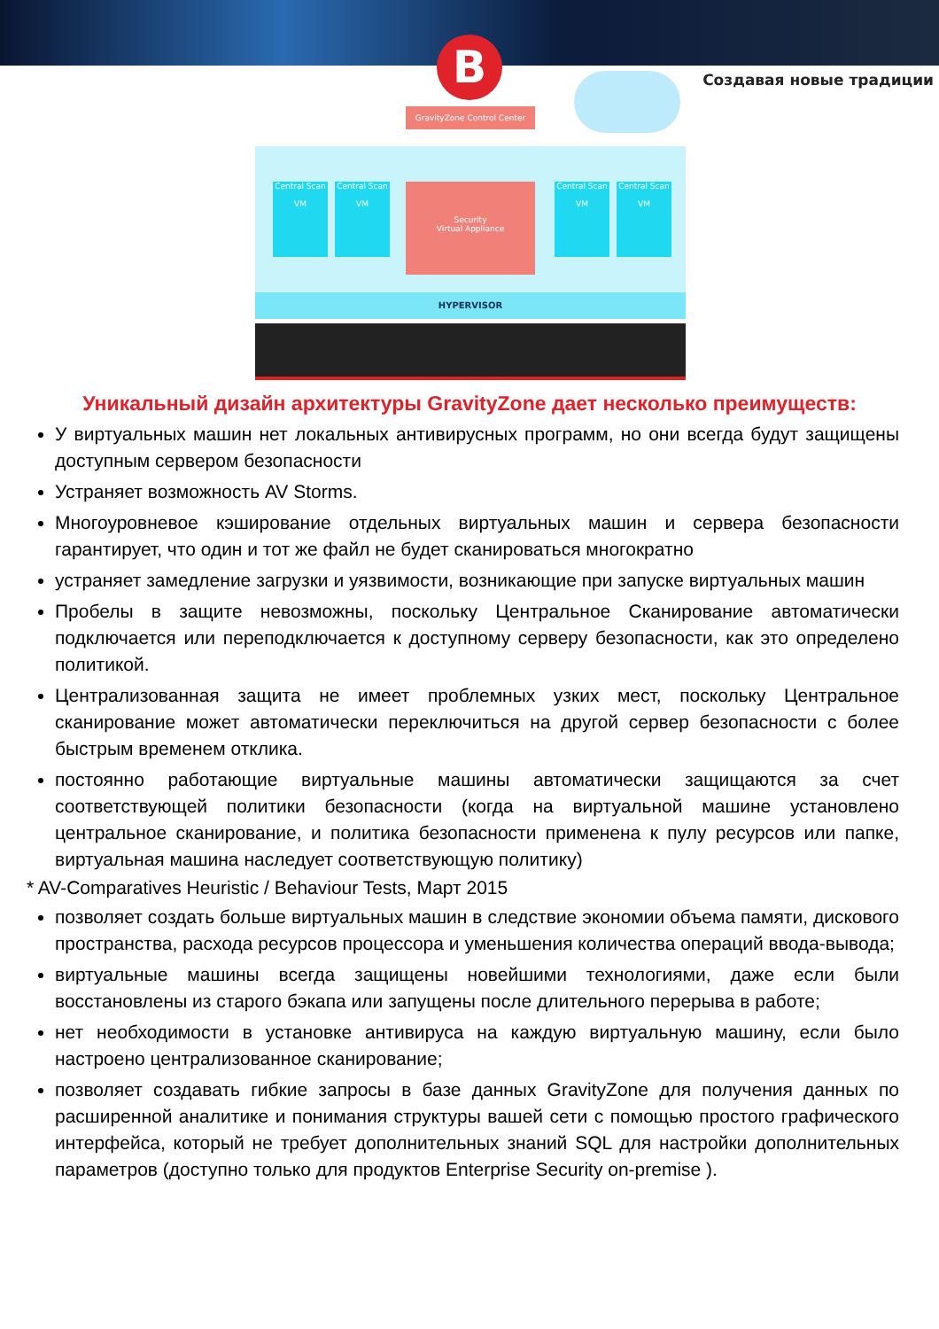B
Создавая новые традиции
GravityZone Control Center
Central Scan
VM
Central Scan
VM
Security
Virtual Appliance
Central Scan
VM
Central Scan
VM
HYPERVISOR
Уникальный дизайн архитектуры GravityZone дает несколько преимуществ:
У виртуальных машин нет локальных антивирусных программ, но они всегда будут защищены доступным сервером безопасности
Устраняет возможность AV Storms.
Многоуровневое кэширование отдельных виртуальных машин и сервера безопасности гарантирует, что один и тот же файл не будет сканироваться многократно
устраняет замедление загрузки и уязвимости, возникающие при запуске виртуальных машин
Пробелы в защите невозможны, поскольку Центральное Сканирование автоматически подключается или переподключается к доступному серверу безопасности, как это определено политикой.
Централизованная защита не имеет проблемных узких мест, поскольку Центральное сканирование может автоматически переключиться на другой сервер безопасности с более быстрым временем отклика.
постоянно работающие виртуальные машины автоматически защищаются за счет соответствующей политики безопасности (когда на виртуальной машине установлено центральное сканирование, и политика безопасности применена к пулу ресурсов или папке, виртуальная машина наследует соответствующую политику)
* AV-Comparatives Heuristic / Behaviour Tests, Март 2015
позволяет создать больше виртуальных машин в следствие экономии объема памяти, дискового пространства, расхода ресурсов процессора и уменьшения количества операций ввода-вывода;
виртуальные машины всегда защищены новейшими технологиями, даже если были восстановлены из старого бэкапа или запущены после длительного перерыва в работе;
нет необходимости в установке антивируса на каждую виртуальную машину, если было настроено централизованное сканирование;
позволяет создавать гибкие запросы в базе данных GravityZone для получения данных по расширенной аналитике и понимания структуры вашей сети с помощью простого графического интерфейса, который не требует дополнительных знаний SQL для настройки дополнительных параметров (доступно только для продуктов Enterprise Security on-premise ).